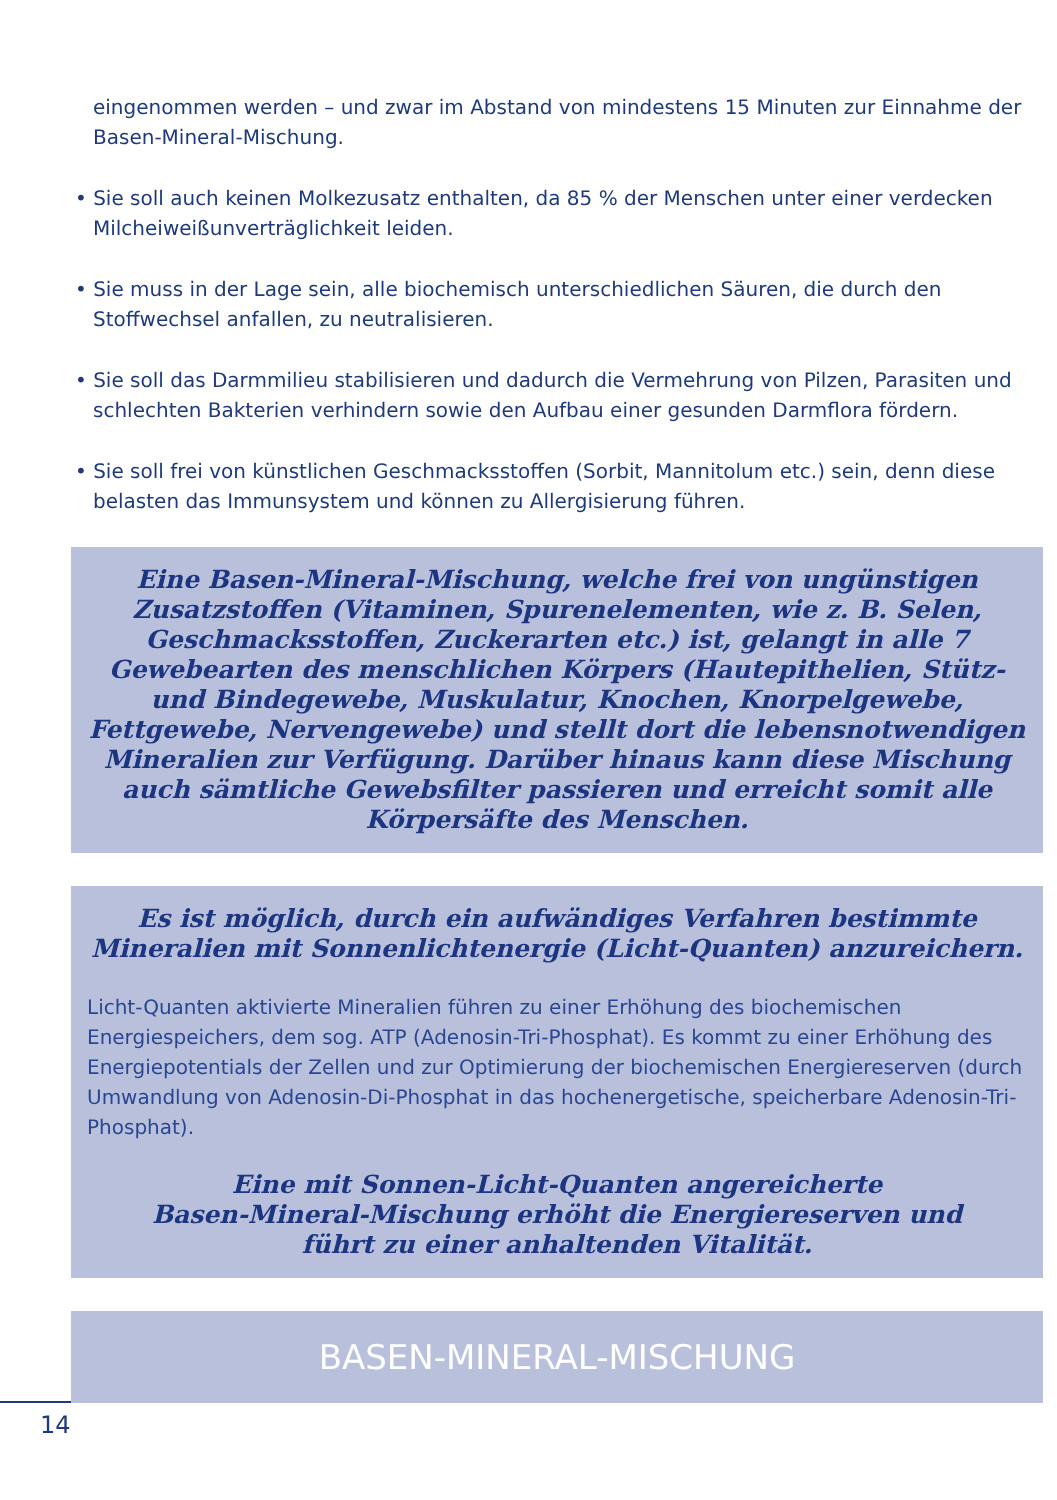eingenommen werden – und zwar im Abstand von mindestens 15 Minuten zur Einnahme der Basen-Mineral-Mischung.
• Sie soll auch keinen Molkezusatz enthalten, da 85 % der Menschen unter einer verdecken Milcheiweißunverträglichkeit leiden.
• Sie muss in der Lage sein, alle biochemisch unterschiedlichen Säuren, die durch den Stoffwechsel anfallen, zu neutralisieren.
• Sie soll das Darmmilieu stabilisieren und dadurch die Vermehrung von Pilzen, Parasiten und schlechten Bakterien verhindern sowie den Aufbau einer gesunden Darmflora fördern.
• Sie soll frei von künstlichen Geschmacksstoffen (Sorbit, Mannitolum etc.) sein, denn diese belasten das Immunsystem und können zu Allergisierung führen.
Eine Basen-Mineral-Mischung, welche frei von ungünstigen Zusatzstoffen (Vitaminen, Spurenelementen, wie z. B. Selen, Geschmacksstoffen, Zuckerarten etc.) ist, gelangt in alle 7 Gewebearten des menschlichen Körpers (Hautepithelien, Stütz- und Bindegewebe, Muskulatur, Knochen, Knorpelgewebe, Fettgewebe, Nervengewebe) und stellt dort die lebensnotwendigen Mineralien zur Verfügung. Darüber hinaus kann diese Mischung auch sämtliche Gewebsfilter passieren und erreicht somit alle Körpersäfte des Menschen.
Es ist möglich, durch ein aufwändiges Verfahren bestimmte Mineralien mit Sonnenlichtenergie (Licht-Quanten) anzureichern.
Licht-Quanten aktivierte Mineralien führen zu einer Erhöhung des biochemischen Energiespeichers, dem sog. ATP (Adenosin-Tri-Phosphat). Es kommt zu einer Erhöhung des Energiepotentials der Zellen und zur Optimierung der biochemischen Energiereserven (durch Umwandlung von Adenosin-Di-Phosphat in das hochenergetische, speicherbare Adenosin-Tri-Phosphat).
Eine mit Sonnen-Licht-Quanten angereicherte
Basen-Mineral-Mischung erhöht die Energiereserven und
führt zu einer anhaltenden Vitalität.
BASEN-MINERAL-MISCHUNG
14